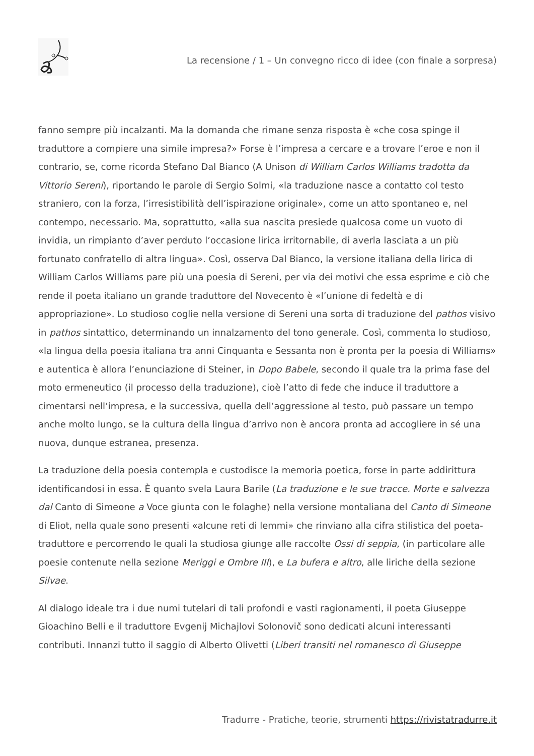La recensione / 1 – Un convegno ricco di idee (con finale a sorpresa)
fanno sempre più incalzanti. Ma la domanda che rimane senza risposta è «che cosa spinge il traduttore a compiere una simile impresa?» Forse è l’impresa a cercare e a trovare l’eroe e non il contrario, se, come ricorda Stefano Dal Bianco (A Unison di William Carlos Williams tradotta da Vittorio Sereni), riportando le parole di Sergio Solmi, «la traduzione nasce a contatto col testo straniero, con la forza, l’irresistibilità dell’ispirazione originale», come un atto spontaneo e, nel contempo, necessario. Ma, soprattutto, «alla sua nascita presiede qualcosa come un vuoto di invidia, un rimpianto d’aver perduto l’occasione lirica irritornabile, di averla lasciata a un più fortunato confratello di altra lingua». Così, osserva Dal Bianco, la versione italiana della lirica di William Carlos Williams pare più una poesia di Sereni, per via dei motivi che essa esprime e ciò che rende il poeta italiano un grande traduttore del Novecento è «l’unione di fedeltà e di appropriazione». Lo studioso coglie nella versione di Sereni una sorta di traduzione del pathos visivo in pathos sintattico, determinando un innalzamento del tono generale. Così, commenta lo studioso, «la lingua della poesia italiana tra anni Cinquanta e Sessanta non è pronta per la poesia di Williams» e autentica è allora l’enunciazione di Steiner, in Dopo Babele, secondo il quale tra la prima fase del moto ermeneutico (il processo della traduzione), cioè l’atto di fede che induce il traduttore a cimentarsi nell’impresa, e la successiva, quella dell’aggressione al testo, può passare un tempo anche molto lungo, se la cultura della lingua d’arrivo non è ancora pronta ad accogliere in sé una nuova, dunque estranea, presenza.
La traduzione della poesia contempla e custodisce la memoria poetica, forse in parte addirittura identificandosi in essa. È quanto svela Laura Barile (La traduzione e le sue tracce. Morte e salvezza dal Canto di Simeone a Voce giunta con le folaghe) nella versione montaliana del Canto di Simeone di Eliot, nella quale sono presenti «alcune reti di lemmi» che rinviano alla cifra stilistica del poeta-traduttore e percorrendo le quali la studiosa giunge alle raccolte Ossi di seppia, (in particolare alle poesie contenute nella sezione Meriggi e Ombre III), e La bufera e altro, alle liriche della sezione Silvae.
Al dialogo ideale tra i due numi tutelari di tali profondi e vasti ragionamenti, il poeta Giuseppe Gioachino Belli e il traduttore Evgenij Michajlovi Solonovič sono dedicati alcuni interessanti contributi. Innanzi tutto il saggio di Alberto Olivetti (Liberi transiti nel romanesco di Giuseppe
Tradurre - Pratiche, teorie, strumenti https://rivistatradurre.it